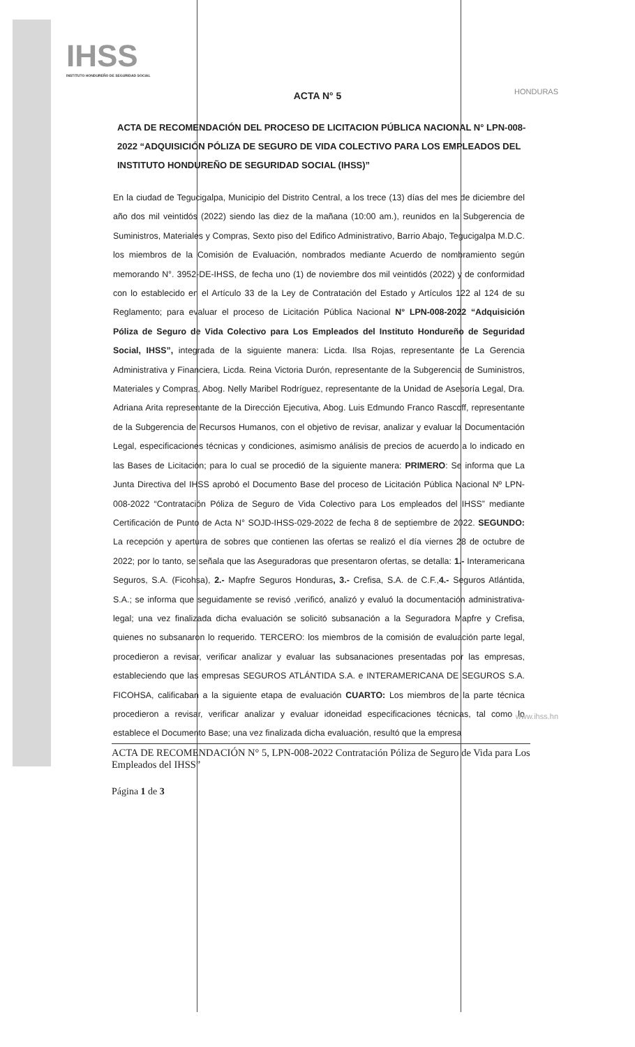IHSS
INSTITUTO HONDUREÑO DE SEGURIDAD SOCIAL
HONDURAS
ACTA N° 5
ACTA DE RECOMENDACIÓN DEL PROCESO DE LICITACION PÚBLICA NACIONAL N° LPN-008-2022 “ADQUISICIÓN PÓLIZA DE SEGURO DE VIDA COLECTIVO PARA LOS EMPLEADOS DEL INSTITUTO HONDUREÑO DE SEGURIDAD SOCIAL (IHSS)”
En la ciudad de Tegucigalpa, Municipio del Distrito Central, a los trece (13) días del mes de diciembre del año dos mil veintidós (2022) siendo las diez de la mañana (10:00 am.), reunidos en la Subgerencia de Suministros, Materiales y Compras, Sexto piso del Edifico Administrativo, Barrio Abajo, Tegucigalpa M.D.C. los miembros de la Comisión de Evaluación, nombrados mediante Acuerdo de nombramiento según memorando N°. 3952-DE-IHSS, de fecha uno (1) de noviembre dos mil veintidós (2022) y de conformidad con lo establecido en el Artículo 33 de la Ley de Contratación del Estado y Artículos 122 al 124 de su Reglamento; para evaluar el proceso de Licitación Pública Nacional N° LPN-008-2022 “Adquisición Póliza de Seguro de Vida Colectivo para Los Empleados del Instituto Hondureño de Seguridad Social, IHSS”, integrada de la siguiente manera: Licda. Ilsa Rojas, representante de La Gerencia Administrativa y Financiera, Licda. Reina Victoria Durón, representante de la Subgerencia de Suministros, Materiales y Compras, Abog. Nelly Maribel Rodríguez, representante de la Unidad de Asesoría Legal, Dra. Adriana Arita representante de la Dirección Ejecutiva, Abog. Luis Edmundo Franco Rascoff, representante de la Subgerencia de Recursos Humanos, con el objetivo de revisar, analizar y evaluar la Documentación Legal, especificaciones técnicas y condiciones, asimismo análisis de precios de acuerdo a lo indicado en las Bases de Licitación; para lo cual se procedió de la siguiente manera: PRIMERO: Se informa que La Junta Directiva del IHSS aprobó el Documento Base del proceso de Licitación Pública Nacional Nº LPN-008-2022 “Contratación Póliza de Seguro de Vida Colectivo para Los empleados del IHSS” mediante Certificación de Punto de Acta N° SOJD-IHSS-029-2022 de fecha 8 de septiembre de 2022. SEGUNDO: La recepción y apertura de sobres que contienen las ofertas se realizó el día viernes 28 de octubre de 2022; por lo tanto, se señala que las Aseguradoras que presentaron ofertas, se detalla: 1.- Interamericana Seguros, S.A. (Ficohsa), 2.- Mapfre Seguros Honduras, 3.- Crefisa, S.A. de C.F.,4.- Seguros Atlántida, S.A.; se informa que seguidamente se revisó ,verificó, analizó y evaluó la documentación administrativa-legal; una vez finalizada dicha evaluación se solicitó subsanación a la Seguradora Mapfre y Crefisa, quienes no subsanaron lo requerido. TERCERO: los miembros de la comisión de evaluación parte legal, procedieron a revisar, verificar analizar y evaluar las subsanaciones presentadas por las empresas, estableciendo que las empresas SEGUROS ATLÁNTIDA S.A. e INTERAMERICANA DE SEGUROS S.A. FICOHSA, calificaban a la siguiente etapa de evaluación CUARTO: Los miembros de la parte técnica procedieron a revisar, verificar analizar y evaluar idoneidad especificaciones técnicas, tal como lo establece el Documento Base; una vez finalizada dicha evaluación, resultó que la empresa
ACTA DE RECOMENDACIÓN N° 5, LPN-008-2022 Contratación Póliza de Seguro de Vida para Los Empleados del IHSS”
Página 1 de 3
www.ihss.hn